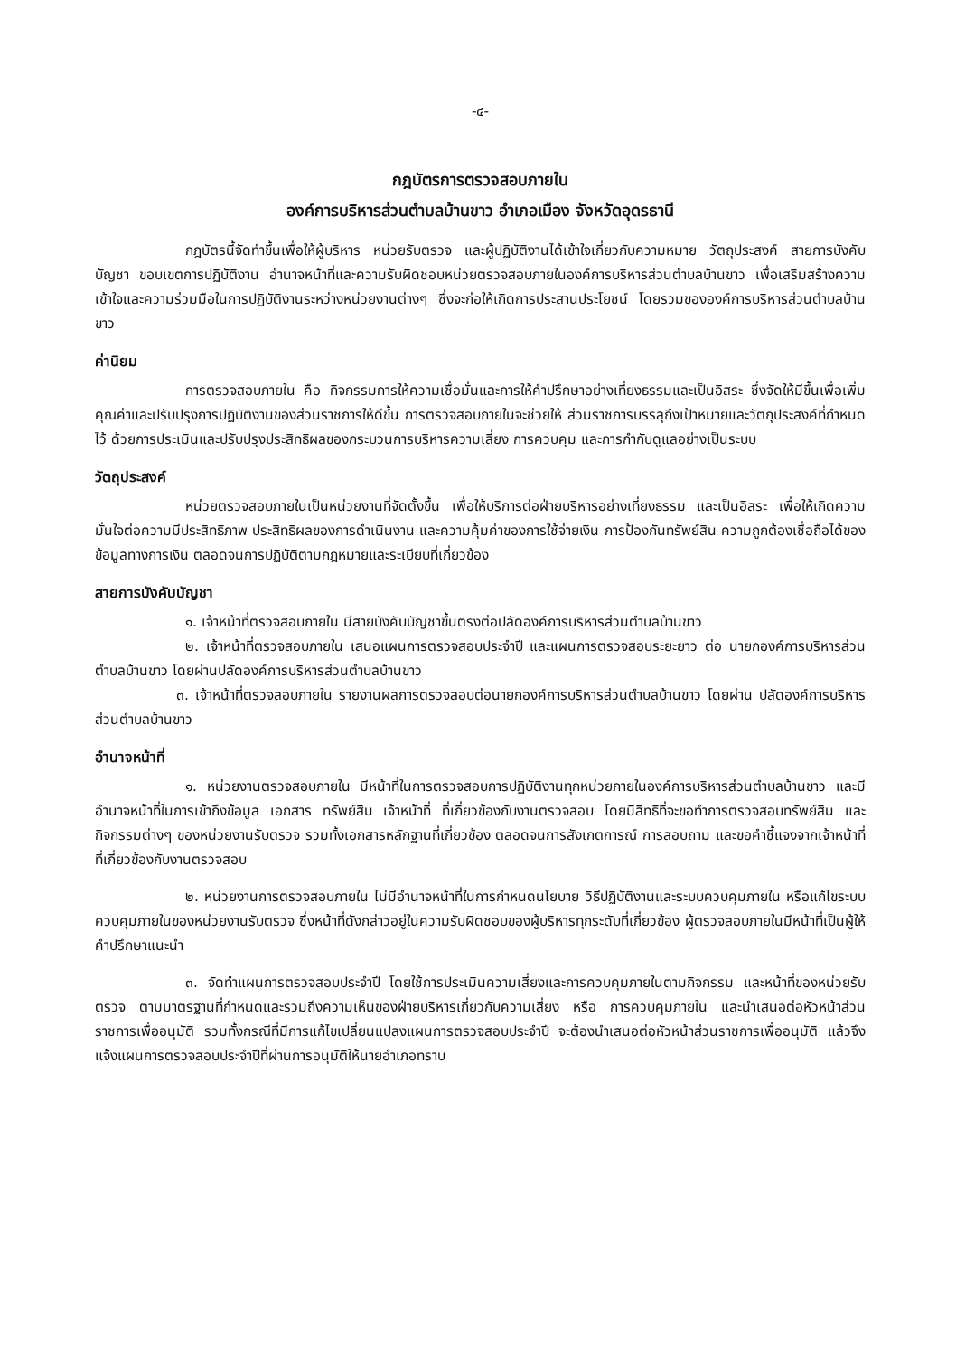-๔-
กฎบัตรการตรวจสอบภายใน
องค์การบริหารส่วนตำบลบ้านขาว อำเภอเมือง จังหวัดอุดรธานี
กฎบัตรนี้จัดทำขึ้นเพื่อให้ผู้บริหาร หน่วยรับตรวจ และผู้ปฏิบัติงานได้เข้าใจเกี่ยวกับความหมาย วัตถุประสงค์ สายการบังคับบัญชา ขอบเขตการปฏิบัติงาน อำนาจหน้าที่และความรับผิดชอบหน่วยตรวจสอบภายในองค์การบริหารส่วนตำบลบ้านขาว เพื่อเสริมสร้างความเข้าใจและความร่วมมือในการปฏิบัติงานระหว่างหน่วยงานต่างๆ ซึ่งจะก่อให้เกิดการประสานประโยชน์ โดยรวมขององค์การบริหารส่วนตำบลบ้านขาว
ค่านิยม
การตรวจสอบภายใน คือ กิจกรรมการให้ความเชื่อมั่นและการให้คำปรึกษาอย่างเที่ยงธรรมและเป็นอิสระ ซึ่งจัดให้มีขึ้นเพื่อเพิ่มคุณค่าและปรับปรุงการปฏิบัติงานของส่วนราชการให้ดีขึ้น การตรวจสอบภายในจะช่วยให้ ส่วนราชการบรรลุถึงเป้าหมายและวัตถุประสงค์ที่กำหนดไว้ ด้วยการประเมินและปรับปรุงประสิทธิผลของกระบวนการบริหารความเสี่ยง การควบคุม และการกำกับดูแลอย่างเป็นระบบ
วัตถุประสงค์
หน่วยตรวจสอบภายในเป็นหน่วยงานที่จัดตั้งขึ้น เพื่อให้บริการต่อฝ่ายบริหารอย่างเที่ยงธรรม และเป็นอิสระ เพื่อให้เกิดความมั่นใจต่อความมีประสิทธิภาพ ประสิทธิผลของการดำเนินงาน และความคุ้มค่าของการใช้จ่ายเงิน การป้องกันทรัพย์สิน ความถูกต้องเชื่อถือได้ของข้อมูลทางการเงิน ตลอดจนการปฏิบัติตามกฎหมายและระเบียบที่เกี่ยวข้อง
สายการบังคับบัญชา
๑. เจ้าหน้าที่ตรวจสอบภายใน มีสายบังคับบัญชาขึ้นตรงต่อปลัดองค์การบริหารส่วนตำบลบ้านขาว
๒. เจ้าหน้าที่ตรวจสอบภายใน เสนอแผนการตรวจสอบประจำปี และแผนการตรวจสอบระยะยาว ต่อ นายกองค์การบริหารส่วนตำบลบ้านขาว โดยผ่านปลัดองค์การบริหารส่วนตำบลบ้านขาว
๓. เจ้าหน้าที่ตรวจสอบภายใน รายงานผลการตรวจสอบต่อนายกองค์การบริหารส่วนตำบลบ้านขาว โดยผ่าน ปลัดองค์การบริหารส่วนตำบลบ้านขาว
อำนาจหน้าที่
๑. หน่วยงานตรวจสอบภายใน มีหน้าที่ในการตรวจสอบการปฏิบัติงานทุกหน่วยภายในองค์การบริหารส่วนตำบลบ้านขาว และมีอำนาจหน้าที่ในการเข้าถึงข้อมูล เอกสาร ทรัพย์สิน เจ้าหน้าที่ ที่เกี่ยวข้องกับงานตรวจสอบ โดยมีสิทธิที่จะขอทำการตรวจสอบทรัพย์สิน และกิจกรรมต่างๆ ของหน่วยงานรับตรวจ รวมทั้งเอกสารหลักฐานที่เกี่ยวข้อง ตลอดจนการสังเกตการณ์ การสอบถาม และขอคำชี้แจงจากเจ้าหน้าที่ที่เกี่ยวข้องกับงานตรวจสอบ
๒. หน่วยงานการตรวจสอบภายใน ไม่มีอำนาจหน้าที่ในการกำหนดนโยบาย วิธีปฏิบัติงานและระบบควบคุมภายใน หรือแก้ไขระบบควบคุมภายในของหน่วยงานรับตรวจ ซึ่งหน้าที่ดังกล่าวอยู่ในความรับผิดชอบของผู้บริหารทุกระดับที่เกี่ยวข้อง ผู้ตรวจสอบภายในมีหน้าที่เป็นผู้ให้คำปรึกษาแนะนำ
๓. จัดทำแผนการตรวจสอบประจำปี โดยใช้การประเมินความเสี่ยงและการควบคุมภายในตามกิจกรรม และหน้าที่ของหน่วยรับตรวจ ตามมาตรฐานที่กำหนดและรวมถึงความเห็นของฝ่ายบริหารเกี่ยวกับความเสี่ยง หรือ การควบคุมภายใน และนำเสนอต่อหัวหน้าส่วนราชการเพื่ออนุมัติ รวมทั้งกรณีที่มีการแก้ไขเปลี่ยนแปลงแผนการตรวจสอบประจำปี จะต้องนำเสนอต่อหัวหน้าส่วนราชการเพื่ออนุมัติ แล้วจึงแจ้งแผนการตรวจสอบประจำปีที่ผ่านการอนุมัติให้นายอำเภอทราบ